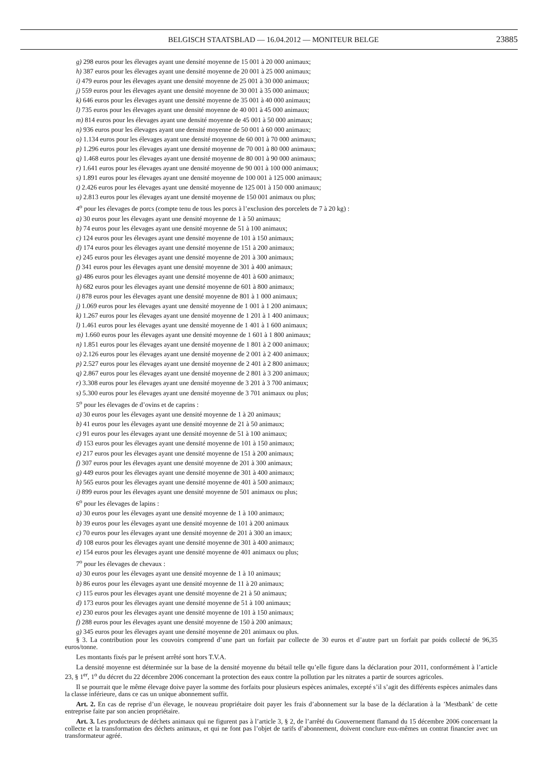BELGISCH STAATSBLAD — 16.04.2012 — MONITEUR BELGE 23885
g) 298 euros pour les élevages ayant une densité moyenne de 15 001 à 20 000 animaux;
h) 387 euros pour les élevages ayant une densité moyenne de 20 001 à 25 000 animaux;
i) 479 euros pour les élevages ayant une densité moyenne de 25 001 à 30 000 animaux;
j) 559 euros pour les élevages ayant une densité moyenne de 30 001 à 35 000 animaux;
k) 646 euros pour les élevages ayant une densité moyenne de 35 001 à 40 000 animaux;
l) 735 euros pour les élevages ayant une densité moyenne de 40 001 à 45 000 animaux;
m) 814 euros pour les élevages ayant une densité moyenne de 45 001 à 50 000 animaux;
n) 936 euros pour les élevages ayant une densité moyenne de 50 001 à 60 000 animaux;
o) 1.134 euros pour les élevages ayant une densité moyenne de 60 001 à 70 000 animaux;
p) 1.296 euros pour les élevages ayant une densité moyenne de 70 001 à 80 000 animaux;
q) 1.468 euros pour les élevages ayant une densité moyenne de 80 001 à 90 000 animaux;
r) 1.641 euros pour les élevages ayant une densité moyenne de 90 001 à 100 000 animaux;
s) 1.891 euros pour les élevages ayant une densité moyenne de 100 001 à 125 000 animaux;
t) 2.426 euros pour les élevages ayant une densité moyenne de 125 001 à 150 000 animaux;
u) 2.813 euros pour les élevages ayant une densité moyenne de 150 001 animaux ou plus;
4<sup>o</sup> pour les élevages de porcs (compte tenu de tous les porcs à l’exclusion des porcelets de 7 à 20 kg) :
a) 30 euros pour les élevages ayant une densité moyenne de 1 à 50 animaux;
b) 74 euros pour les élevages ayant une densité moyenne de 51 à 100 animaux;
c) 124 euros pour les élevages ayant une densité moyenne de 101 à 150 animaux;
d) 174 euros pour les élevages ayant une densité moyenne de 151 à 200 animaux;
e) 245 euros pour les élevages ayant une densité moyenne de 201 à 300 animaux;
f) 341 euros pour les élevages ayant une densité moyenne de 301 à 400 animaux;
g) 486 euros pour les élevages ayant une densité moyenne de 401 à 600 animaux;
h) 682 euros pour les élevages ayant une densité moyenne de 601 à 800 animaux;
i) 878 euros pour les élevages ayant une densité moyenne de 801 à 1 000 animaux;
j) 1.069 euros pour les élevages ayant une densité moyenne de 1 001 à 1 200 animaux;
k) 1.267 euros pour les élevages ayant une densité moyenne de 1 201 à 1 400 animaux;
l) 1.461 euros pour les élevages ayant une densité moyenne de 1 401 à 1 600 animaux;
m) 1.660 euros pour les élevages ayant une densité moyenne de 1 601 à 1 800 animaux;
n) 1.851 euros pour les élevages ayant une densité moyenne de 1 801 à 2 000 animaux;
o) 2.126 euros pour les élevages ayant une densité moyenne de 2 001 à 2 400 animaux;
p) 2.527 euros pour les élevages ayant une densité moyenne de 2 401 à 2 800 animaux;
q) 2.867 euros pour les élevages ayant une densité moyenne de 2 801 à 3 200 animaux;
r) 3.308 euros pour les élevages ayant une densité moyenne de 3 201 à 3 700 animaux;
s) 5.300 euros pour les élevages ayant une densité moyenne de 3 701 animaux ou plus;
5<sup>o</sup> pour les élevages de d’ovins et de caprins :
a) 30 euros pour les élevages ayant une densité moyenne de 1 à 20 animaux;
b) 41 euros pour les élevages ayant une densité moyenne de 21 à 50 animaux;
c) 91 euros pour les élevages ayant une densité moyenne de 51 à 100 animaux;
d) 153 euros pour les élevages ayant une densité moyenne de 101 à 150 animaux;
e) 217 euros pour les élevages ayant une densité moyenne de 151 à 200 animaux;
f) 307 euros pour les élevages ayant une densité moyenne de 201 à 300 animaux;
g) 449 euros pour les élevages ayant une densité moyenne de 301 à 400 animaux;
h) 565 euros pour les élevages ayant une densité moyenne de 401 à 500 animaux;
i) 899 euros pour les élevages ayant une densité moyenne de 501 animaux ou plus;
6<sup>o</sup> pour les élevages de lapins :
a) 30 euros pour les élevages ayant une densité moyenne de 1 à 100 animaux;
b) 39 euros pour les élevages ayant une densité moyenne de 101 à 200 animaux
c) 70 euros pour les élevages ayant une densité moyenne de 201 à 300 an imaux;
d) 108 euros pour les élevages ayant une densité moyenne de 301 à 400 animaux;
e) 154 euros pour les élevages ayant une densité moyenne de 401 animaux ou plus;
7<sup>o</sup> pour les élevages de chevaux :
a) 30 euros pour les élevages ayant une densité moyenne de 1 à 10 animaux;
b) 86 euros pour les élevages ayant une densité moyenne de 11 à 20 animaux;
c) 115 euros pour les élevages ayant une densité moyenne de 21 à 50 animaux;
d) 173 euros pour les élevages ayant une densité moyenne de 51 à 100 animaux;
e) 230 euros pour les élevages ayant une densité moyenne de 101 à 150 animaux;
f) 288 euros pour les élevages ayant une densité moyenne de 150 à 200 animaux;
g) 345 euros pour les élevages ayant une densité moyenne de 201 animaux ou plus.
§ 3. La contribution pour les couvoirs comprend d’une part un forfait par collecte de 30 euros et d’autre part un forfait par poids collecté de 96,35 euros/tonne.
Les montants fixés par le présent arrêté sont hors T.V.A.
La densité moyenne est déterminée sur la base de la densité moyenne du bétail telle qu’elle figure dans la déclaration pour 2011, conformément à l’article 23, § 1<sup>er</sup>, 1<sup>o</sup> du décret du 22 décembre 2006 concernant la protection des eaux contre la pollution par les nitrates a partir de sources agricoles.
Il se pourrait que le même élevage doive payer la somme des forfaits pour plusieurs espèces animales, excepté s’il s’agit des différents espèces animales dans la classe inférieure, dans ce cas un unique abonnement suffit.
Art. 2. En cas de reprise d’un élevage, le nouveau propriétaire doit payer les frais d’abonnement sur la base de la déclaration à la ’Mestbank’ de cette entreprise faite par son ancien propriétaire.
Art. 3. Les producteurs de déchets animaux qui ne figurent pas à l’article 3, § 2, de l’arrêté du Gouvernement flamand du 15 décembre 2006 concernant la collecte et la transformation des déchets animaux, et qui ne font pas l’objet de tarifs d’abonnement, doivent conclure eux-mêmes un contrat financier avec un transformateur agréé.